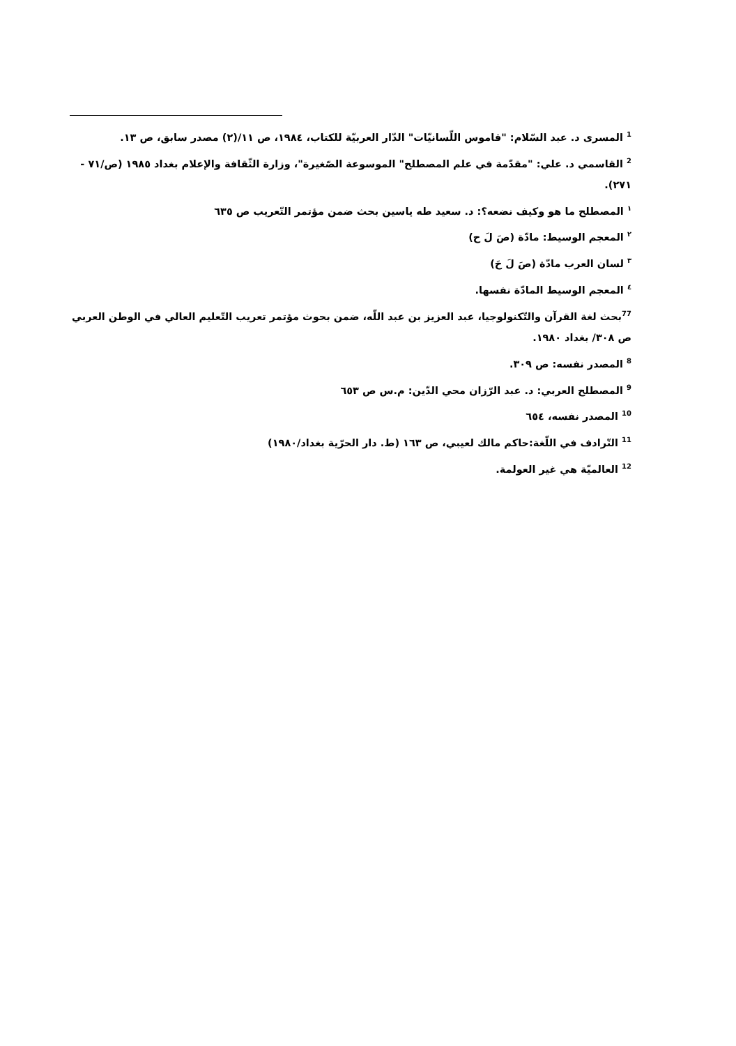<sup>1</sup> المسرى د. عبد السّلام: "قاموس اللّسانيّات" الدّار العربيّة للكتاب، ١٩٨٤، ص ١١/(٢) مصدر سابق، ص ١٣.
<sup>2</sup> القاسمي د. علي: "مقدّمة في علم المصطلح" الموسوعة الصّغيرة"، وزارة الثّقافة والإعلام بغداد ١٩٨٥ (ص/٧١ - ٢٧١).
<sup>١</sup> المصطلح ما هو وكيف نضعه؟: د. سعيد طه ياسين بحث ضمن مؤتمر التّعريب ص ٦٣٥
<sup>٢</sup> المعجم الوسيط: مادّة (صَ لَ ح)
<sup>٣</sup> لسان العرب مادّة (صَ لَ حَ)
<sup>٤</sup> المعجم الوسيط المادّة نفسها.
<sup>77</sup> بحث لغة القرآن والتّكنولوجيا، عبد العزيز بن عبد اللّه، ضمن بحوث مؤتمر تعريب التّعليم العالي في الوطن العربي ص ٣٠٨/ بغداد ١٩٨٠.
<sup>8</sup> المصدر نفسه: ص ٣٠٩.
<sup>9</sup> المصطلح العربي: د. عبد الرّزان محي الدّين: م.س ص ٦٥٣
<sup>10</sup> المصدر نفسه، ٦٥٤
<sup>11</sup> التّرادف في اللّغة:حاكم مالك لعيبي، ص ١٦٣ (ط. دار الحرّية بغداد/١٩٨٠)
<sup>12</sup> العالميّة هي غير العولمة.